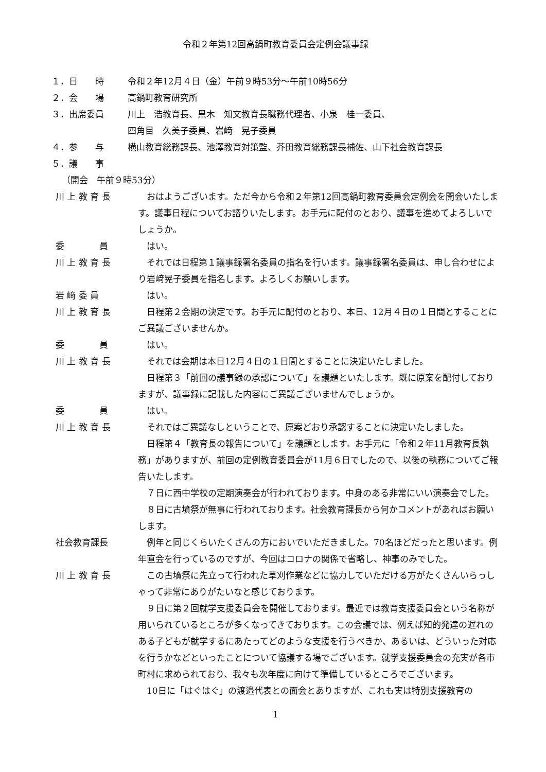令和２年第12回高鍋町教育委員会定例会議事録
１．日　　時 令和２年12月４日（金）午前９時53分～午前10時56分
２．会　　場 高鍋町教育研究所
３．出席委員 川上　浩教育長、黒木　知文教育長職務代理者、小泉　桂一委員、
四角目　久美子委員、岩﨑　晃子委員
４．参　　与 横山教育総務課長、池澤教育対策監、芥田教育総務課長補佐、山下社会教育課長
５．議　　事
（開会　午前９時53分）
川 上 教 育 長 おはようございます。ただ今から令和２年第12回高鍋町教育委員会定例会を開会いたします。議事日程についてお諮りいたします。お手元に配付のとおり、議事を進めてよろしいでしょうか。
委　　　　員 はい。
川 上 教 育 長 それでは日程第１議事録署名委員の指名を行います。議事録署名委員は、申し合わせにより岩﨑晃子委員を指名します。よろしくお願いします。
岩 﨑 委 員 はい。
川 上 教 育 長 日程第２会期の決定です。お手元に配付のとおり、本日、12月４日の１日間とすることにご異議ございませんか。
委　　　　員 はい。
川 上 教 育 長 それでは会期は本日12月４日の１日間とすることに決定いたしました。
日程第３「前回の議事録の承認について」を議題といたします。既に原案を配付しておりますが、議事録に記載した内容にご異議ございませんでしょうか。
委　　　　員 はい。
川 上 教 育 長 それではご異議なしということで、原案どおり承認することに決定いたしました。
日程第４「教育長の報告について」を議題とします。お手元に「令和２年11月教育長執務」がありますが、前回の定例教育委員会が11月６日でしたので、以後の執務についてご報告いたします。
７日に西中学校の定期演奏会が行われております。中身のある非常にいい演奏会でした。
８日に古墳祭が無事に行われております。社会教育課長から何かコメントがあればお願いします。
社会教育課長 例年と同じくらいたくさんの方においでいただきました。70名ほどだったと思います。例年直会を行っているのですが、今回はコロナの関係で省略し、神事のみでした。
川 上 教 育 長 この古墳祭に先立って行われた草刈作業などに協力していただける方がたくさんいらっしゃって非常にありがたいなと感じております。
９日に第２回就学支援委員会を開催しております。最近では教育支援委員会という名称が用いられているところが多くなってきております。この会議では、例えば知的発達の遅れのある子どもが就学するにあたってどのような支援を行うべきか、あるいは、どういった対応を行うかなどといったことについて協議する場でございます。就学支援委員会の充実が各市町村に求められており、我々も次年度に向けて準備しているところでございます。
10日に「はぐはぐ」の渡邉代表との面会とありますが、これも実は特別支援教育の
1